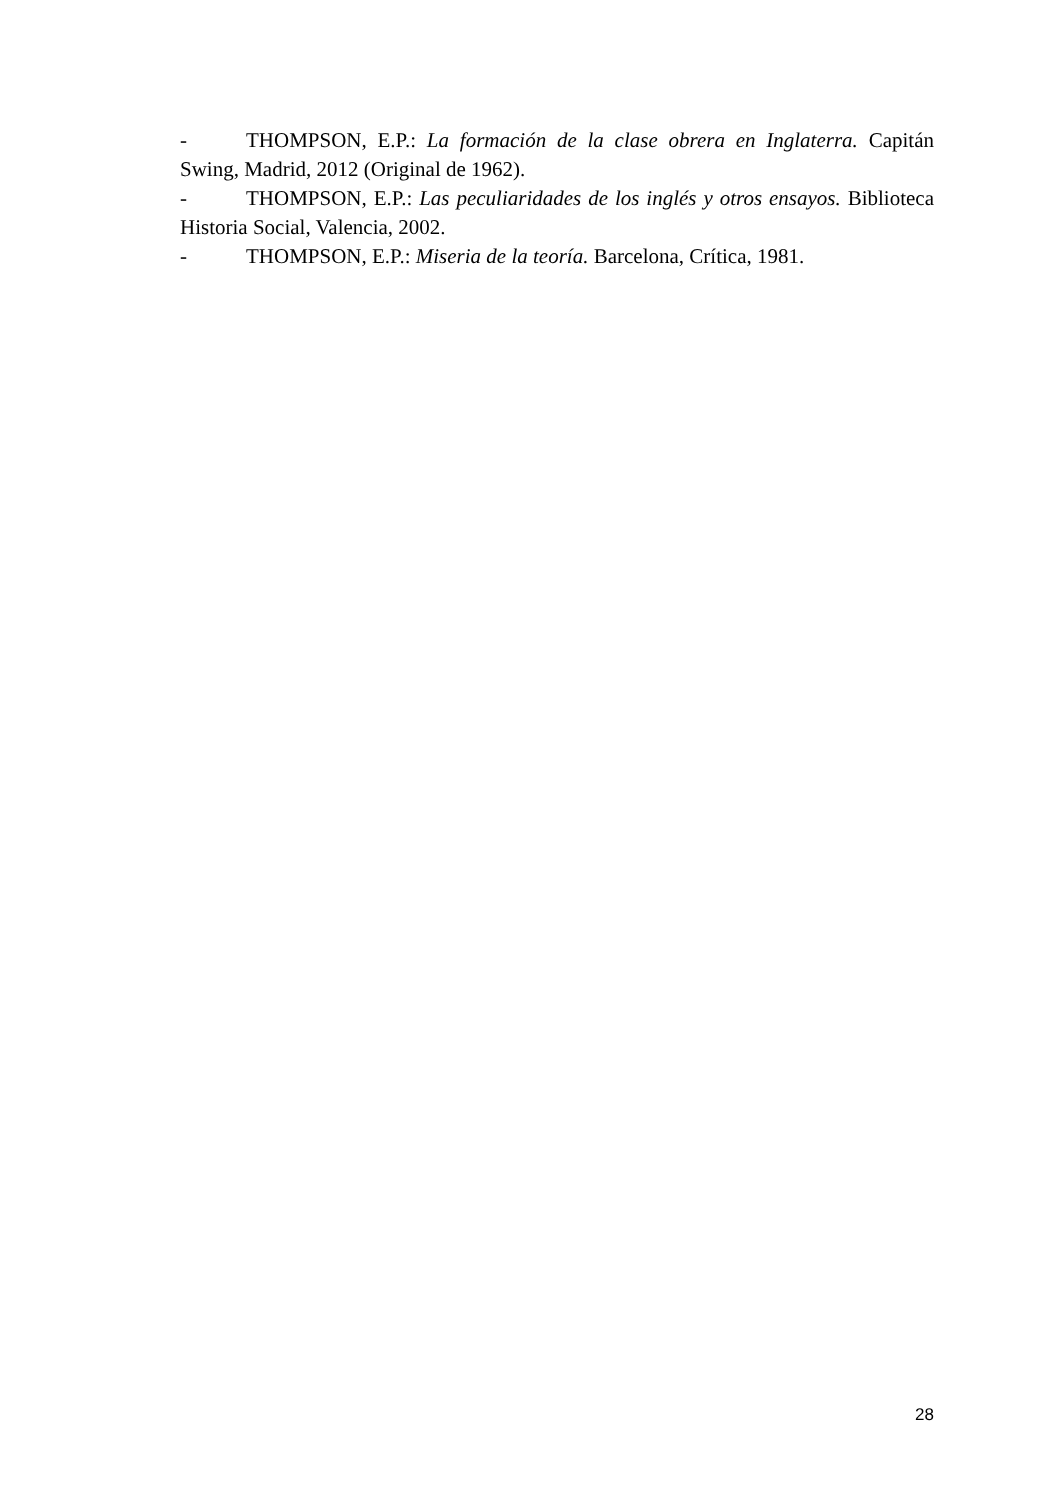- THOMPSON, E.P.: La formación de la clase obrera en Inglaterra. Capitán Swing, Madrid, 2012 (Original de 1962).
- THOMPSON, E.P.: Las peculiaridades de los inglés y otros ensayos. Biblioteca Historia Social, Valencia, 2002.
- THOMPSON, E.P.: Miseria de la teoría. Barcelona, Crítica, 1981.
28